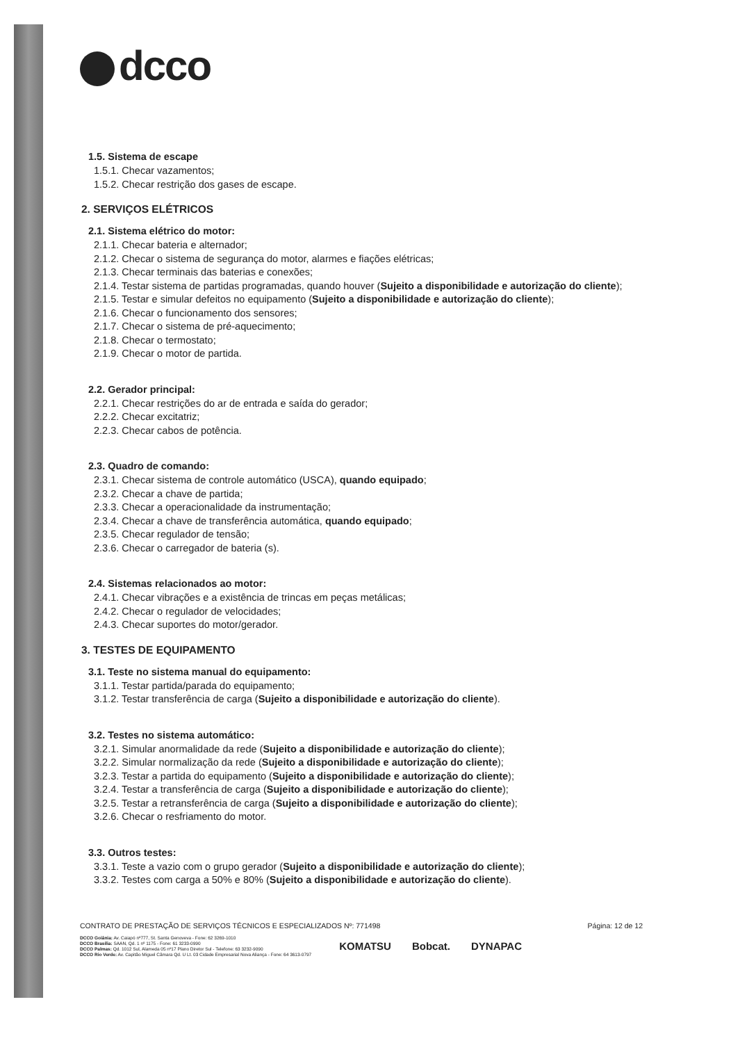dcco
1.5. Sistema de escape
1.5.1. Checar vazamentos;
1.5.2. Checar restrição dos gases de escape.
2. SERVIÇOS ELÉTRICOS
2.1. Sistema elétrico do motor:
2.1.1. Checar bateria e alternador;
2.1.2. Checar o sistema de segurança do motor, alarmes e fiações elétricas;
2.1.3. Checar terminais das baterias e conexões;
2.1.4. Testar sistema de partidas programadas, quando houver (Sujeito a disponibilidade e autorização do cliente);
2.1.5. Testar e simular defeitos no equipamento (Sujeito a disponibilidade e autorização do cliente);
2.1.6. Checar o funcionamento dos sensores;
2.1.7. Checar o sistema de pré-aquecimento;
2.1.8. Checar o termostato;
2.1.9. Checar o motor de partida.
2.2. Gerador principal:
2.2.1. Checar restrições do ar de entrada e saída do gerador;
2.2.2. Checar excitatriz;
2.2.3. Checar cabos de potência.
2.3. Quadro de comando:
2.3.1. Checar sistema de controle automático (USCA), quando equipado;
2.3.2. Checar a chave de partida;
2.3.3. Checar a operacionalidade da instrumentação;
2.3.4. Checar a chave de transferência automática, quando equipado;
2.3.5. Checar regulador de tensão;
2.3.6. Checar o carregador de bateria (s).
2.4. Sistemas relacionados ao motor:
2.4.1. Checar vibrações e a existência de trincas em peças metálicas;
2.4.2. Checar o regulador de velocidades;
2.4.3. Checar suportes do motor/gerador.
3. TESTES DE EQUIPAMENTO
3.1. Teste no sistema manual do equipamento:
3.1.1. Testar partida/parada do equipamento;
3.1.2. Testar transferência de carga (Sujeito a disponibilidade e autorização do cliente).
3.2. Testes no sistema automático:
3.2.1. Simular anormalidade da rede (Sujeito a disponibilidade e autorização do cliente);
3.2.2. Simular normalização da rede (Sujeito a disponibilidade e autorização do cliente);
3.2.3. Testar a partida do equipamento (Sujeito a disponibilidade e autorização do cliente);
3.2.4. Testar a transferência de carga (Sujeito a disponibilidade e autorização do cliente);
3.2.5. Testar a retransferência de carga (Sujeito a disponibilidade e autorização do cliente);
3.2.6. Checar o resfriamento do motor.
3.3. Outros testes:
3.3.1. Teste a vazio com o grupo gerador (Sujeito a disponibilidade e autorização do cliente);
3.3.2. Testes com carga a 50% e 80% (Sujeito a disponibilidade e autorização do cliente).
CONTRATO DE PRESTAÇÃO DE SERVIÇOS TÉCNICOS E ESPECIALIZADOS Nº: 771498 Página: 12 de 12
DCCO Goiânia: Av. Caiapó nº777, St. Santa Genoveva - Fone: 62 3269-1010
DCCO Brasília: SAAN, Qd. 1 nº 1175 - Fone: 61 3233-0990
DCCO Palmas: Qd. 1012 Sul, Alameda 05 nº17 Plano Diretor Sul - Telefone: 63 3232-9090
DCCO Rio Verde: Av. Capitão Miguel Câmara Qd. U Lt. 03 Cidade Empresarial Nova Aliança - Fone: 64 3613-0797
KOMATSU Bobcat. DYNAPAC